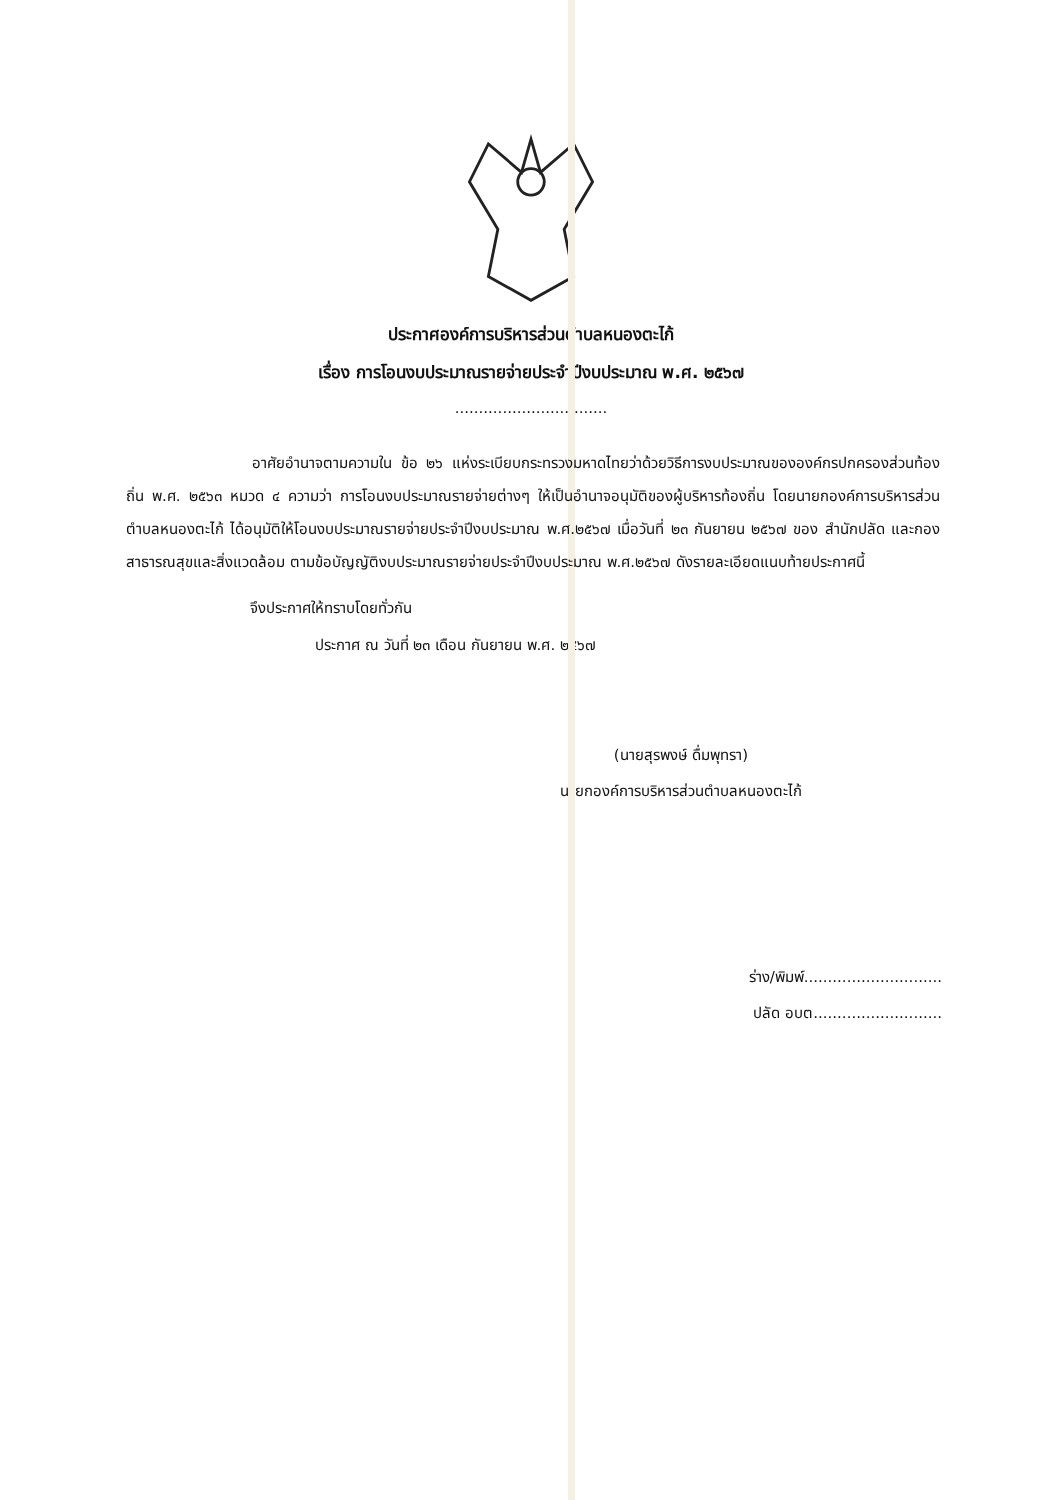ประกาศองค์การบริหารส่วนตำบลหนองตะไก้
เรื่อง การโอนงบประมาณรายจ่ายประจำปีงบประมาณ พ.ศ. ๒๕๖๗
................................
อาศัยอำนาจตามความใน ข้อ ๒๖ แห่งระเบียบกระทรวงมหาดไทยว่าด้วยวิธีการงบประมาณขององค์กรปกครองส่วนท้องถิ่น พ.ศ. ๒๕๖๓ หมวด ๔ ความว่า การโอนงบประมาณรายจ่ายต่างๆ ให้เป็นอำนาจอนุมัติของผู้บริหารท้องถิ่น โดยนายกองค์การบริหารส่วนตำบลหนองตะไก้ ได้อนุมัติให้โอนงบประมาณรายจ่ายประจำปีงบประมาณ พ.ศ.๒๕๖๗ เมื่อวันที่ ๒๓ กันยายน ๒๕๖๗ ของ สำนักปลัด และกองสาธารณสุขและสิ่งแวดล้อม ตามข้อบัญญัติงบประมาณรายจ่ายประจำปีงบประมาณ พ.ศ.๒๕๖๗ ดังรายละเอียดแนบท้ายประกาศนี้
จึงประกาศให้ทราบโดยทั่วกัน
ประกาศ ณ วันที่ ๒๓ เดือน กันยายน พ.ศ. ๒๕๖๗
(นายสุรพงษ์ ดื่มพุทรา)
นายกองค์การบริหารส่วนตำบลหนองตะไก้
ร่าง/พิมพ์.............................
ปลัด อบต...........................